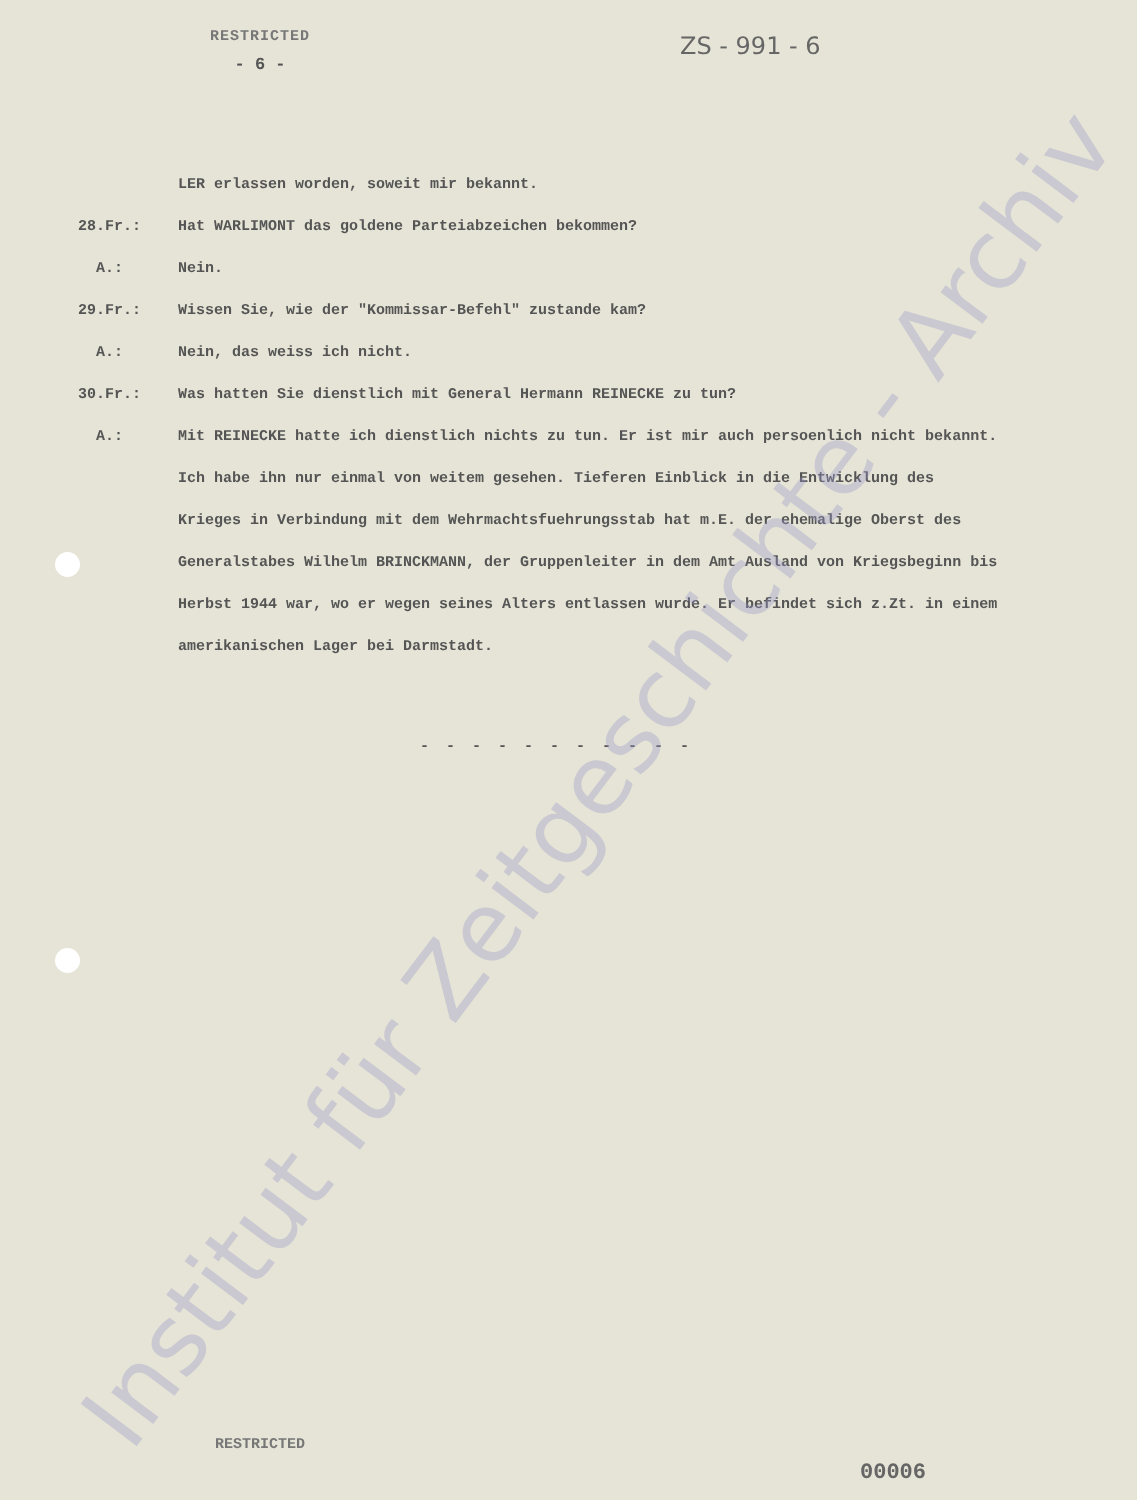RESTRICTED
ZS - 991 - 6
- 6 -
LER erlassen worden, soweit mir bekannt.
28.Fr.: Hat WARLIMONT das goldene Parteiabzeichen bekommen?
A.: Nein.
29.Fr.: Wissen Sie, wie der "Kommissar-Befehl" zustande kam?
A.: Nein, das weiss ich nicht.
30.Fr.: Was hatten Sie dienstlich mit General Hermann REINECKE zu tun?
A.: Mit REINECKE hatte ich dienstlich nichts zu tun. Er ist mir auch persoenlich nicht bekannt. Ich habe ihn nur einmal von weitem gesehen. Tieferen Einblick in die Entwicklung des Krieges in Verbindung mit dem Wehrmachtsfuehrungsstab hat m.E. der ehemalige Oberst des Generalstabes Wilhelm BRINCKMANN, der Gruppenleiter in dem Amt Ausland von Kriegsbeginn bis Herbst 1944 war, wo er wegen seines Alters entlassen wurde. Er befindet sich z.Zt. in einem amerikanischen Lager bei Darmstadt.
- - - - - - - - - - -
Institut für Zeitgeschichte - Archiv
RESTRICTED
00006